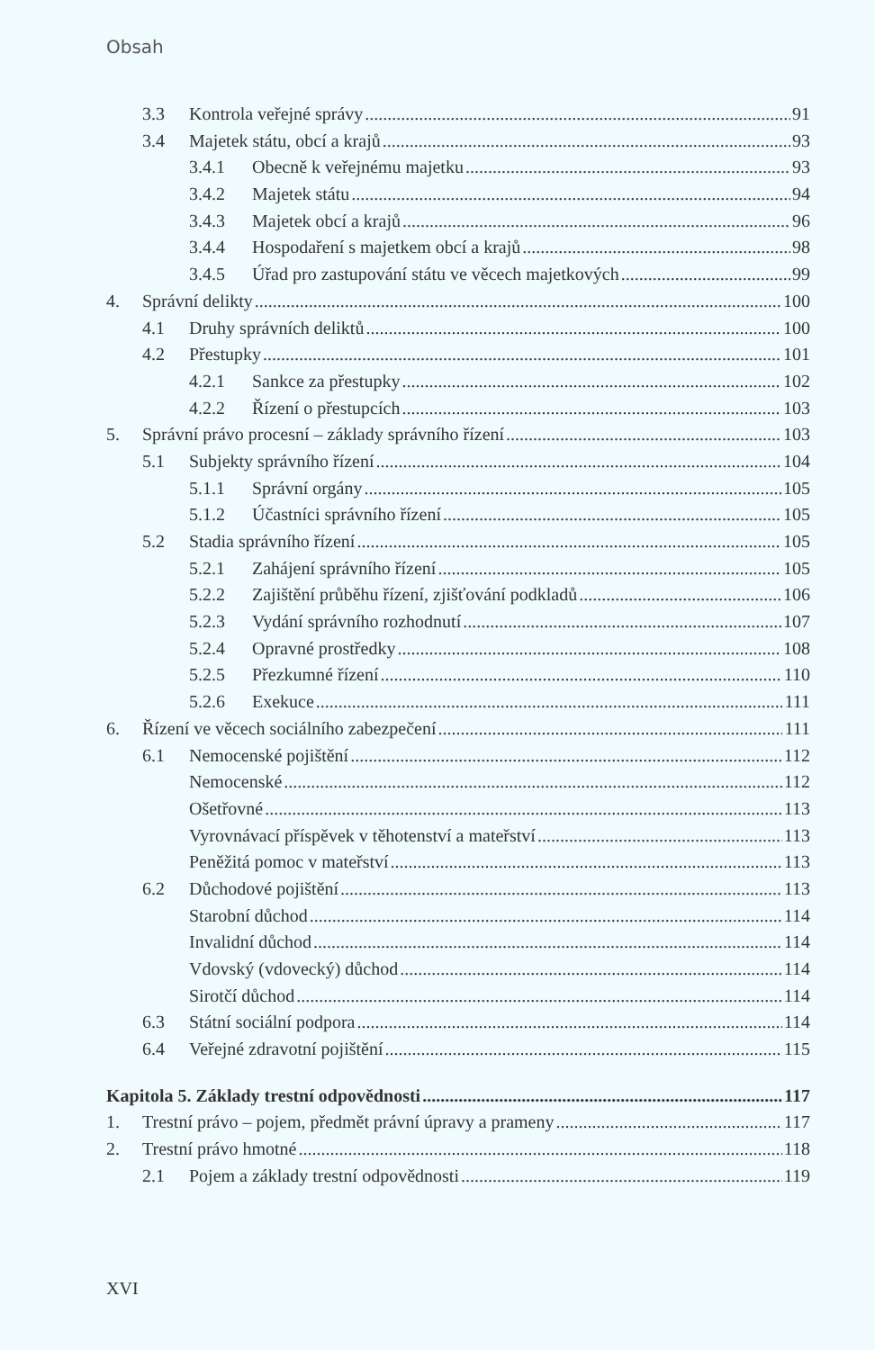Obsah
3.3 Kontrola veřejné správy 91
3.4 Majetek státu, obcí a krajů 93
3.4.1 Obecně k veřejnému majetku 93
3.4.2 Majetek státu 94
3.4.3 Majetek obcí a krajů 96
3.4.4 Hospodaření s majetkem obcí a krajů 98
3.4.5 Úřad pro zastupování státu ve věcech majetkových 99
4. Správní delikty 100
4.1 Druhy správních deliktů 100
4.2 Přestupky 101
4.2.1 Sankce za přestupky 102
4.2.2 Řízení o přestupcích 103
5. Správní právo procesní – základy správního řízení 103
5.1 Subjekty správního řízení 104
5.1.1 Správní orgány 105
5.1.2 Účastníci správního řízení 105
5.2 Stadia správního řízení 105
5.2.1 Zahájení správního řízení 105
5.2.2 Zajištění průběhu řízení, zjišťování podkladů 106
5.2.3 Vydání správního rozhodnutí 107
5.2.4 Opravné prostředky 108
5.2.5 Přezkumné řízení 110
5.2.6 Exekuce 111
6. Řízení ve věcech sociálního zabezpečení 111
6.1 Nemocenské pojištění 112
Nemocenské 112
Ošetřovné 113
Vyrovnávací příspěvek v těhotenství a mateřství 113
Peněžitá pomoc v mateřství 113
6.2 Důchodové pojištění 113
Starobní důchod 114
Invalidní důchod 114
Vdovský (vdovecký) důchod 114
Sirotčí důchod 114
6.3 Státní sociální podpora 114
6.4 Veřejné zdravotní pojištění 115
Kapitola 5. Základy trestní odpovědnosti 117
1. Trestní právo – pojem, předmět právní úpravy a prameny 117
2. Trestní právo hmotné 118
2.1 Pojem a základy trestní odpovědnosti 119
XVI